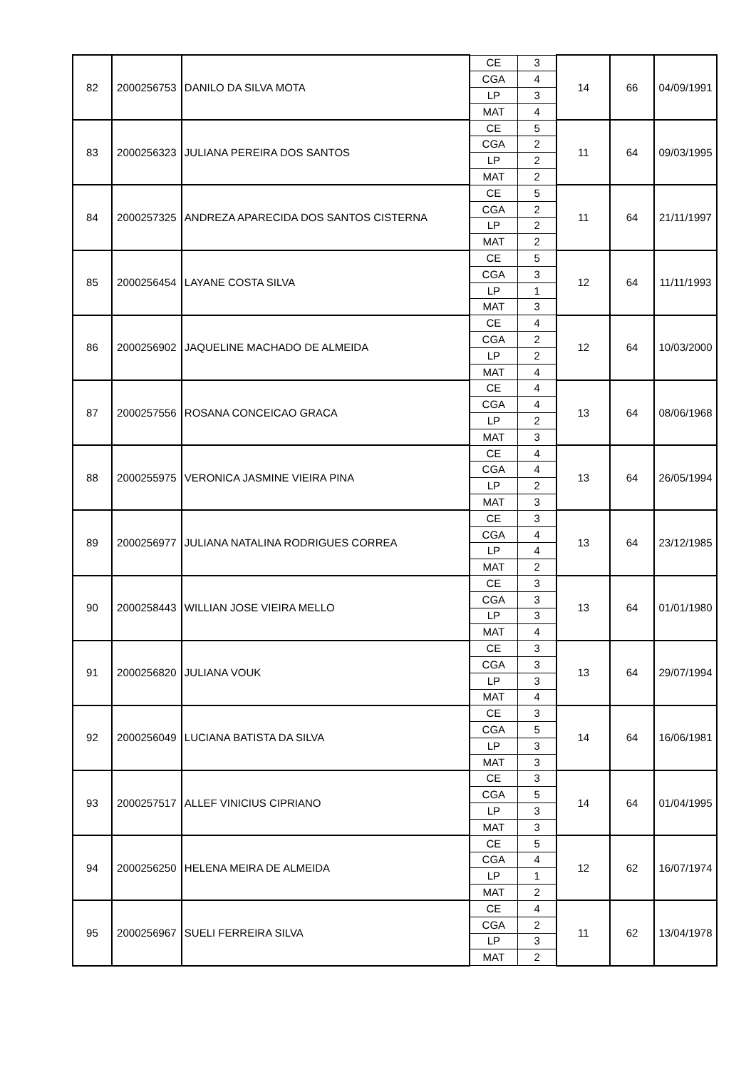| 82 | 2000256753 | DANILO DA SILVA MOTA | CE | 3 | 14 | 66 | 04/09/1991 |
| | | | CGA | 4 | | | |
| | | | LP | 3 | | | |
| | | | MAT | 4 | | | |
| 83 | 2000256323 | JULIANA PEREIRA DOS SANTOS | CE | 5 | 11 | 64 | 09/03/1995 |
| | | | CGA | 2 | | | |
| | | | LP | 2 | | | |
| | | | MAT | 2 | | | |
| 84 | 2000257325 | ANDREZA APARECIDA DOS SANTOS CISTERNA | CE | 5 | 11 | 64 | 21/11/1997 |
| | | | CGA | 2 | | | |
| | | | LP | 2 | | | |
| | | | MAT | 2 | | | |
| 85 | 2000256454 | LAYANE COSTA SILVA | CE | 5 | 12 | 64 | 11/11/1993 |
| | | | CGA | 3 | | | |
| | | | LP | 1 | | | |
| | | | MAT | 3 | | | |
| 86 | 2000256902 | JAQUELINE MACHADO DE ALMEIDA | CE | 4 | 12 | 64 | 10/03/2000 |
| | | | CGA | 2 | | | |
| | | | LP | 2 | | | |
| | | | MAT | 4 | | | |
| 87 | 2000257556 | ROSANA CONCEICAO GRACA | CE | 4 | 13 | 64 | 08/06/1968 |
| | | | CGA | 4 | | | |
| | | | LP | 2 | | | |
| | | | MAT | 3 | | | |
| 88 | 2000255975 | VERONICA JASMINE VIEIRA PINA | CE | 4 | 13 | 64 | 26/05/1994 |
| | | | CGA | 4 | | | |
| | | | LP | 2 | | | |
| | | | MAT | 3 | | | |
| 89 | 2000256977 | JULIANA NATALINA RODRIGUES CORREA | CE | 3 | 13 | 64 | 23/12/1985 |
| | | | CGA | 4 | | | |
| | | | LP | 4 | | | |
| | | | MAT | 2 | | | |
| 90 | 2000258443 | WILLIAN JOSE VIEIRA MELLO | CE | 3 | 13 | 64 | 01/01/1980 |
| | | | CGA | 3 | | | |
| | | | LP | 3 | | | |
| | | | MAT | 4 | | | |
| 91 | 2000256820 | JULIANA VOUK | CE | 3 | 13 | 64 | 29/07/1994 |
| | | | CGA | 3 | | | |
| | | | LP | 3 | | | |
| | | | MAT | 4 | | | |
| 92 | 2000256049 | LUCIANA BATISTA DA SILVA | CE | 3 | 14 | 64 | 16/06/1981 |
| | | | CGA | 5 | | | |
| | | | LP | 3 | | | |
| | | | MAT | 3 | | | |
| 93 | 2000257517 | ALLEF VINICIUS CIPRIANO | CE | 3 | 14 | 64 | 01/04/1995 |
| | | | CGA | 5 | | | |
| | | | LP | 3 | | | |
| | | | MAT | 3 | | | |
| 94 | 2000256250 | HELENA MEIRA DE ALMEIDA | CE | 5 | 12 | 62 | 16/07/1974 |
| | | | CGA | 4 | | | |
| | | | LP | 1 | | | |
| | | | MAT | 2 | | | |
| 95 | 2000256967 | SUELI FERREIRA SILVA | CE | 4 | 11 | 62 | 13/04/1978 |
| | | | CGA | 2 | | | |
| | | | LP | 3 | | | |
| | | | MAT | 2 | | | |